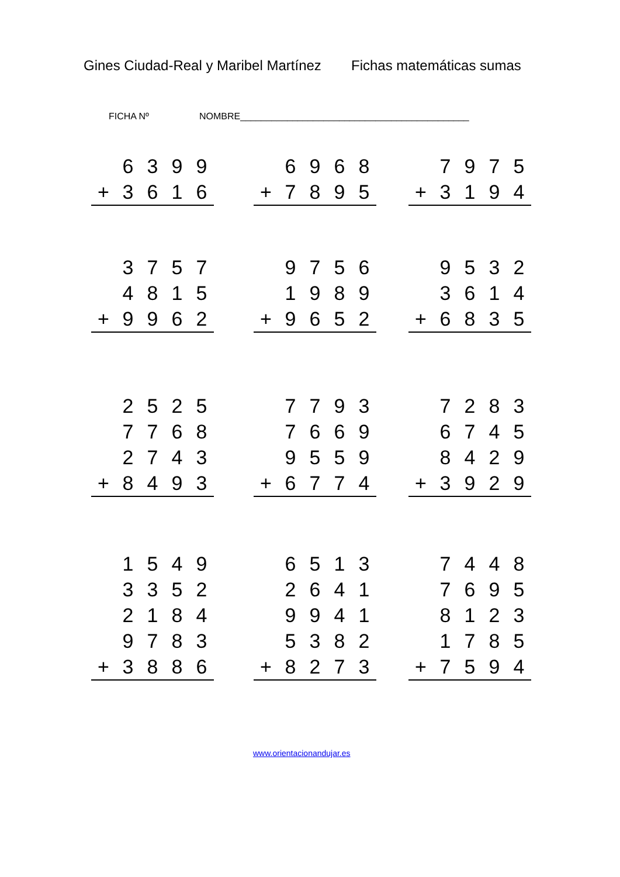Gines Ciudad-Real y Maribel Martínez Fichas matemáticas sumas
FICHA Nº NOMBRE____________________________________________
| | 6 | 3 | 9 | 9 |
| + | 3 | 6 | 1 | 6 |
| | 6 | 9 | 6 | 8 |
| + | 7 | 8 | 9 | 5 |
| | 7 | 9 | 7 | 5 |
| + | 3 | 1 | 9 | 4 |
| | 3 | 7 | 5 | 7 |
| | 4 | 8 | 1 | 5 |
| + | 9 | 9 | 6 | 2 |
| | 9 | 7 | 5 | 6 |
| | 1 | 9 | 8 | 9 |
| + | 9 | 6 | 5 | 2 |
| | 9 | 5 | 3 | 2 |
| | 3 | 6 | 1 | 4 |
| + | 6 | 8 | 3 | 5 |
| | 2 | 5 | 2 | 5 |
| | 7 | 7 | 6 | 8 |
| | 2 | 7 | 4 | 3 |
| + | 8 | 4 | 9 | 3 |
| | 7 | 7 | 9 | 3 |
| | 7 | 6 | 6 | 9 |
| | 9 | 5 | 5 | 9 |
| + | 6 | 7 | 7 | 4 |
| | 7 | 2 | 8 | 3 |
| | 6 | 7 | 4 | 5 |
| | 8 | 4 | 2 | 9 |
| + | 3 | 9 | 2 | 9 |
| | 1 | 5 | 4 | 9 |
| | 3 | 3 | 5 | 2 |
| | 2 | 1 | 8 | 4 |
| | 9 | 7 | 8 | 3 |
| + | 3 | 8 | 8 | 6 |
| | 6 | 5 | 1 | 3 |
| | 2 | 6 | 4 | 1 |
| | 9 | 9 | 4 | 1 |
| | 5 | 3 | 8 | 2 |
| + | 8 | 2 | 7 | 3 |
| | 7 | 4 | 4 | 8 |
| | 7 | 6 | 9 | 5 |
| | 8 | 1 | 2 | 3 |
| | 1 | 7 | 8 | 5 |
| + | 7 | 5 | 9 | 4 |
www.orientacionandujar.es